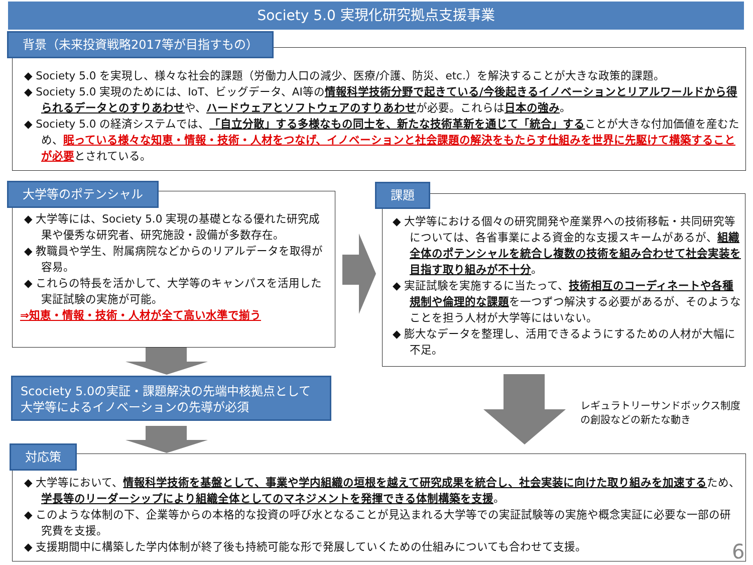Society 5.0 実現化研究拠点支援事業
背景（未来投資戦略2017等が目指すもの）
◆ Society 5.0 を実現し、様々な社会的課題（労働力人口の減少、医療/介護、防災、etc.）を解決することが大きな政策的課題。
◆ Society 5.0 実現のためには、IoT、ビッグデータ、AI等の情報科学技術分野で起きている/今後起きるイノベーションとリアルワールドから得られるデータとのすりあわせや、ハードウェアとソフトウェアのすりあわせが必要。これらは日本の強み。
◆ Society 5.0 の経済システムでは、「自立分散」する多様なもの同士を、新たな技術革新を通じて「統合」することが大きな付加価値を産むため、眠っている様々な知恵・情報・技術・人材をつなげ、イノベーションと社会課題の解決をもたらす仕組みを世界に先駆けて構築することが必要とされている。
大学等のポテンシャル
◆ 大学等には、Society 5.0 実現の基礎となる優れた研究成果や優秀な研究者、研究施設・設備が多数存在。
◆ 教職員や学生、附属病院などからのリアルデータを取得が容易。
◆ これらの特長を活かして、大学等のキャンパスを活用した実証試験の実施が可能。
⇒知恵・情報・技術・人材が全て高い水準で揃う
課題
◆ 大学等における個々の研究開発や産業界への技術移転・共同研究等については、各省事業による資金的な支援スキームがあるが、組織全体のポテンシャルを統合し複数の技術を組み合わせて社会実装を目指す取り組みが不十分。
◆ 実証試験を実施するに当たって、技術相互のコーディネートや各種規制や倫理的な課題を一つずつ解決する必要があるが、そのようなことを担う人材が大学等にはいない。
◆ 膨大なデータを整理し、活用できるようにするための人材が大幅に不足。
Scociety 5.0の実証・課題解決の先端中核拠点として
大学等によるイノベーションの先導が必須
レギュラトリーサンドボックス制度
の創設などの新たな動き
対応策
◆ 大学等において、情報科学技術を基盤として、事業や学内組織の垣根を越えて研究成果を統合し、社会実装に向けた取り組みを加速するため、学長等のリーダーシップにより組織全体としてのマネジメントを発揮できる体制構築を支援。
◆ このような体制の下、企業等からの本格的な投資の呼び水となることが見込まれる大学等での実証試験等の実施や概念実証に必要な一部の研究費を支援。
◆ 支援期間中に構築した学内体制が終了後も持続可能な形で発展していくための仕組みについても合わせて支援。
6